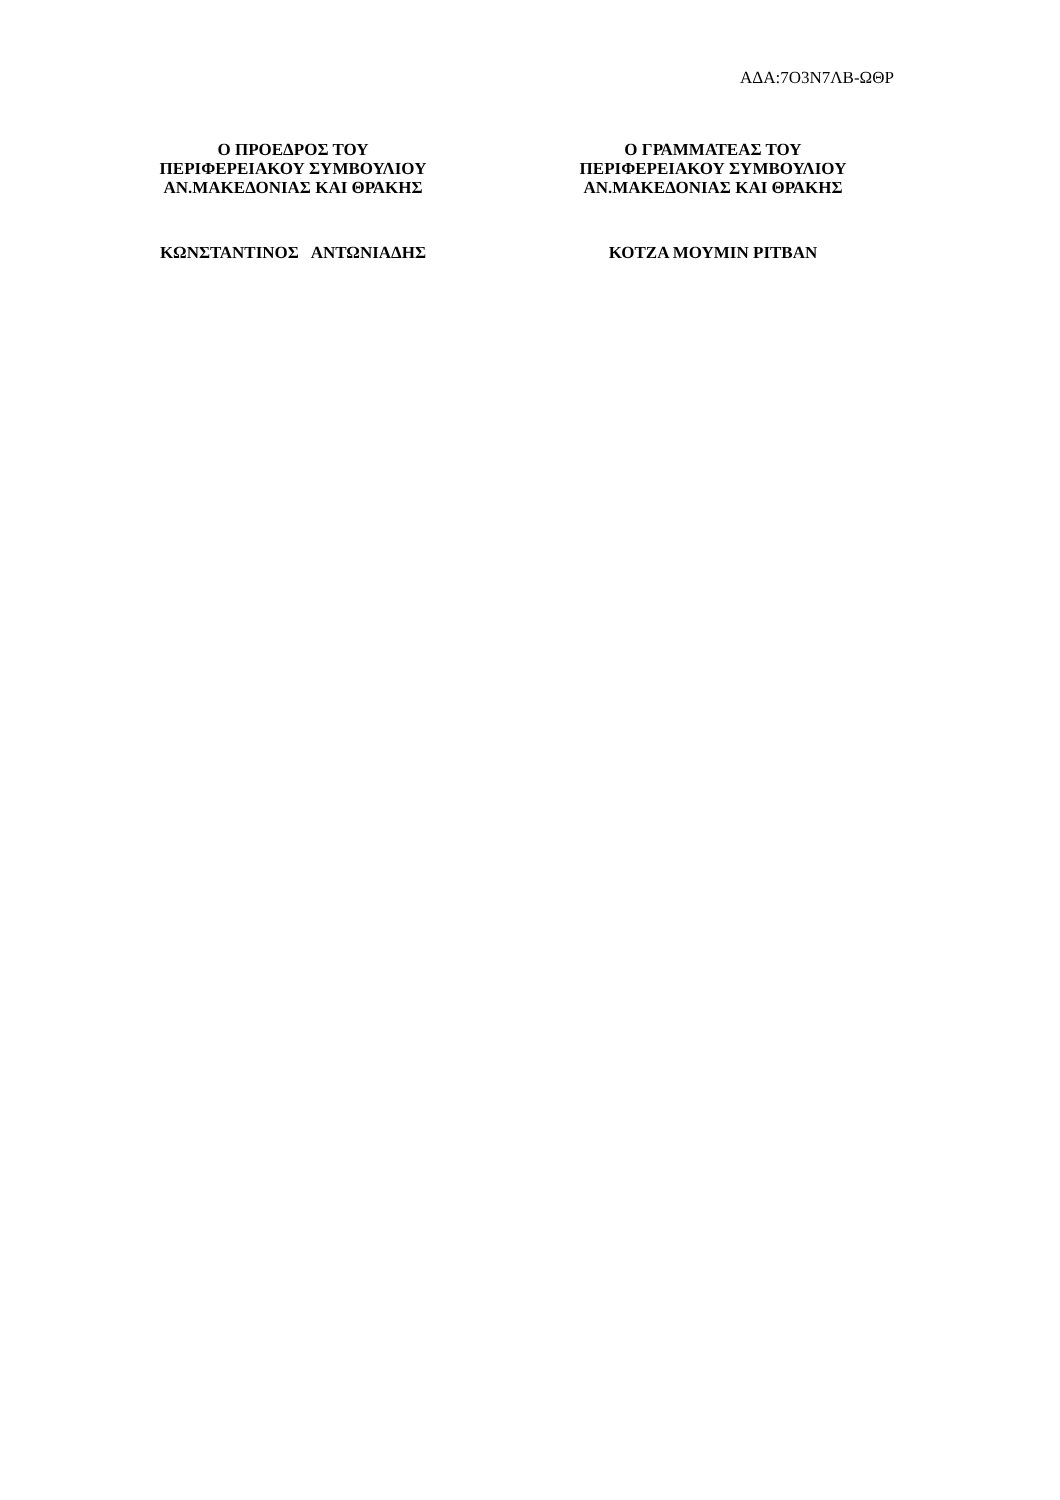ΑΔΑ:7Ο3Ν7ΛΒ-ΩΘΡ
Ο ΠΡΟΕΔΡΟΣ ΤΟΥ
ΠΕΡΙΦΕΡΕΙΑΚΟΥ ΣΥΜΒΟΥΛΙΟΥ
ΑΝ.ΜΑΚΕΔΟΝΙΑΣ ΚΑΙ ΘΡΑΚΗΣ
ΚΩΝΣΤΑΝΤΙΝΟΣ ΑΝΤΩΝΙΑΔΗΣ
Ο ΓΡΑΜΜΑΤΕΑΣ ΤΟΥ
ΠΕΡΙΦΕΡΕΙΑΚΟΥ ΣΥΜΒΟΥΛΙΟΥ
ΑΝ.ΜΑΚΕΔΟΝΙΑΣ ΚΑΙ ΘΡΑΚΗΣ
ΚΟΤΖΑ ΜΟΥΜΙΝ ΡΙΤΒΑΝ